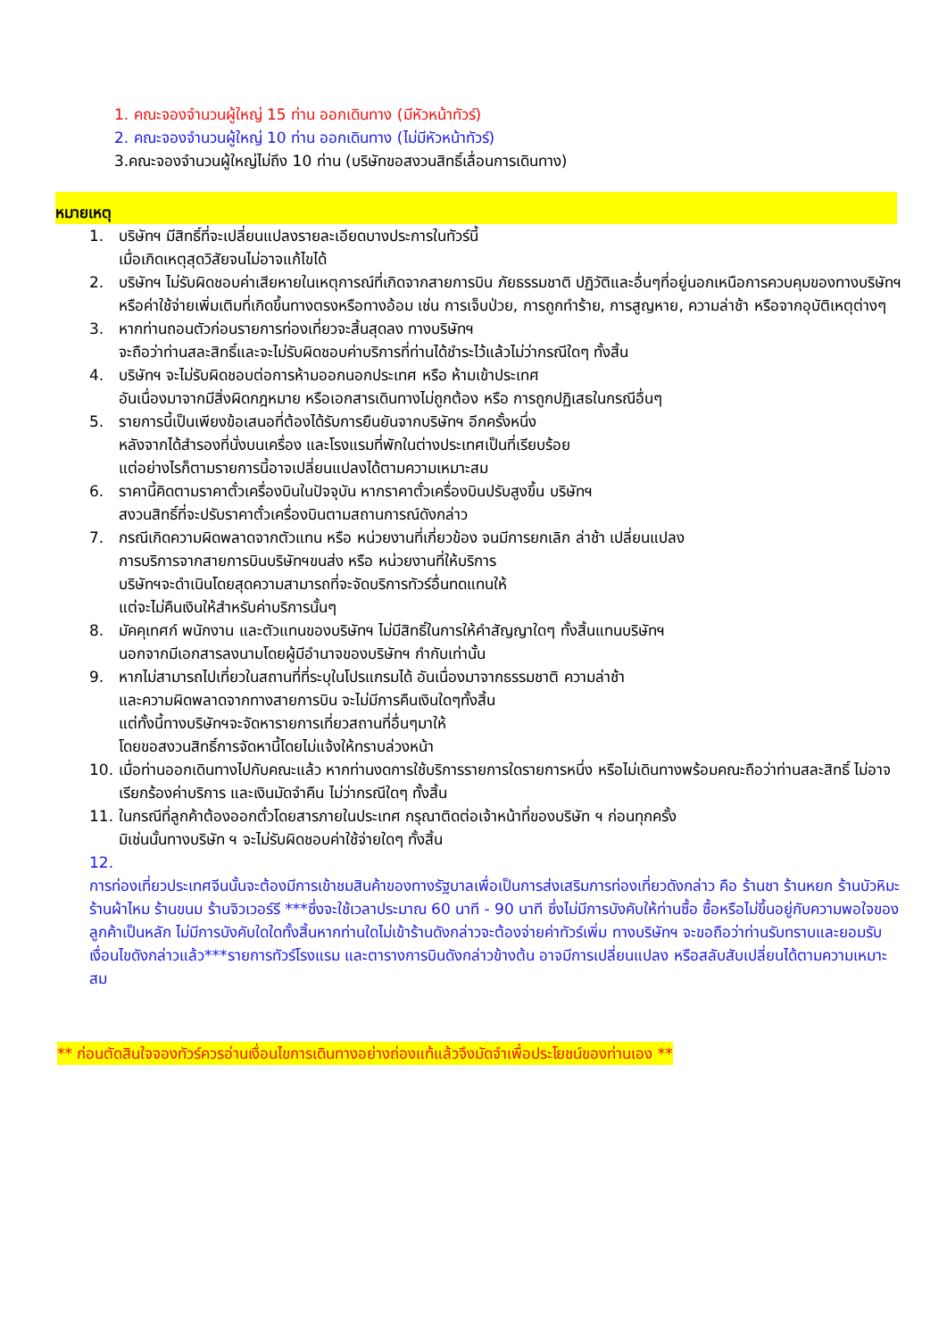1. คณะจองจำนวนผู้ใหญ่ 15 ท่าน ออกเดินทาง (มีหัวหน้าทัวร์)
2. คณะจองจำนวนผู้ใหญ่ 10 ท่าน ออกเดินทาง (ไม่มีหัวหน้าทัวร์)
3.คณะจองจำนวนผู้ใหญ่ไม่ถึง 10 ท่าน (บริษัทขอสงวนสิทธิ์เลื่อนการเดินทาง)
หมายเหตุ
1. บริษัทฯ มีสิทธิ์ที่จะเปลี่ยนแปลงรายละเอียดบางประการในทัวร์นี้
เมื่อเกิดเหตุสุดวิสัยจนไม่อาจแก้ไขได้
2. บริษัทฯ ไม่รับผิดชอบค่าเสียหายในเหตุการณ์ที่เกิดจากสายการบิน ภัยธรรมชาติ ปฏิวัติและอื่นๆที่อยู่นอกเหนือการควบคุมของทางบริษัทฯหรือค่าใช้จ่ายเพิ่มเติมที่เกิดขึ้นทางตรงหรือทางอ้อม เช่น การเจ็บป่วย, การถูกทำร้าย, การสูญหาย, ความล่าช้า หรือจากอุบัติเหตุต่างๆ
3. หากท่านถอนตัวก่อนรายการท่องเที่ยวจะสิ้นสุดลง ทางบริษัทฯ
จะถือว่าท่านสละสิทธิ์และจะไม่รับผิดชอบค่าบริการที่ท่านได้ชำระไว้แล้วไม่ว่ากรณีใดๆ ทั้งสิ้น
4. บริษัทฯ จะไม่รับผิดชอบต่อการห้ามออกนอกประเทศ หรือ ห้ามเข้าประเทศ
อันเนื่องมาจากมีสิ่งผิดกฎหมาย หรือเอกสารเดินทางไม่ถูกต้อง หรือ การถูกปฏิเสธในกรณีอื่นๆ
5. รายการนี้เป็นเพียงข้อเสนอที่ต้องได้รับการยืนยันจากบริษัทฯ อีกครั้งหนึ่ง
หลังจากได้สำรองที่นั่งบนเครื่อง และโรงแรมที่พักในต่างประเทศเป็นที่เรียบร้อย
แต่อย่างไรก็ตามรายการนี้อาจเปลี่ยนแปลงได้ตามความเหมาะสม
6. ราคานี้คิดตามราคาตั๋วเครื่องบินในปัจจุบัน หากราคาตั๋วเครื่องบินปรับสูงขึ้น บริษัทฯ
สงวนสิทธิ์ที่จะปรับราคาตั๋วเครื่องบินตามสถานการณ์ดังกล่าว
7. กรณีเกิดความผิดพลาดจากตัวแทน หรือ หน่วยงานที่เกี่ยวข้อง จนมีการยกเลิก ล่าช้า เปลี่ยนแปลง
การบริการจากสายการบินบริษัทฯขนส่ง หรือ หน่วยงานที่ให้บริการ
บริษัทฯจะดำเนินโดยสุดความสามารถที่จะจัดบริการทัวร์อื่นทดแทนให้
แต่จะไม่คืนเงินให้สำหรับค่าบริการนั้นๆ
8. มัคคุเทศก์ พนักงาน และตัวแทนของบริษัทฯ ไม่มีสิทธิ์ในการให้คำสัญญาใดๆ ทั้งสิ้นแทนบริษัทฯ
นอกจากมีเอกสารลงนามโดยผู้มีอำนาจของบริษัทฯ กำกับเท่านั้น
9. หากไม่สามารถไปเที่ยวในสถานที่ที่ระบุในโปรแกรมได้ อันเนื่องมาจากธรรมชาติ ความล่าช้า
และความผิดพลาดจากทางสายการบิน จะไม่มีการคืนเงินใดๆทั้งสิ้น
แต่ทั้งนี้ทางบริษัทฯจะจัดหารายการเที่ยวสถานที่อื่นๆมาให้
โดยขอสงวนสิทธิ์การจัดหานี้โดยไม่แจ้งให้ทราบล่วงหน้า
10. เมื่อท่านออกเดินทางไปกับคณะแล้ว หากท่านงดการใช้บริการรายการใดรายการหนึ่ง หรือไม่เดินทางพร้อมคณะถือว่าท่านสละสิทธิ์ ไม่อาจเรียกร้องค่าบริการ และเงินมัดจำคืน ไม่ว่ากรณีใดๆ ทั้งสิ้น
11. ในกรณีที่ลูกค้าต้องออกตั๋วโดยสารภายในประเทศ กรุณาติดต่อเจ้าหน้าที่ของบริษัท ฯ ก่อนทุกครั้ง
มิเช่นนั้นทางบริษัท ฯ จะไม่รับผิดชอบค่าใช้จ่ายใดๆ ทั้งสิ้น
12.
การท่องเที่ยวประเทศจีนนั้นจะต้องมีการเข้าชมสินค้าของทางรัฐบาลเพื่อเป็นการส่งเสริมการท่องเที่ยวดังกล่าว คือ ร้านชา ร้านหยก ร้านบัวหิมะ ร้านผ้าไหม ร้านขนม ร้านจิวเวอร์รี ***ซึ่งจะใช้เวลาประมาณ 60 นาที - 90 นาที ซึ่งไม่มีการบังคับให้ท่านซื้อ ซื้อหรือไม่ขึ้นอยู่กับความพอใจของลูกค้าเป็นหลัก ไม่มีการบังคับใดใดทั้งสิ้นหากท่านใดไม่เข้าร้านดังกล่าวจะต้องจ่ายค่าทัวร์เพิ่ม ทางบริษัทฯ จะขอถือว่าท่านรับทราบและยอมรับเงื่อนไขดังกล่าวแล้ว***รายการทัวร์โรงแรม และตารางการบินดังกล่าวข้างต้น อาจมีการเปลี่ยนแปลง หรือสลับสับเปลี่ยนได้ตามความเหมาะสม
** ก่อนตัดสินใจจองทัวร์ควรอ่านเงื่อนไขการเดินทางอย่างถ่องแท้แล้วจึงมัดจำเพื่อประโยชน์ของท่านเอง **